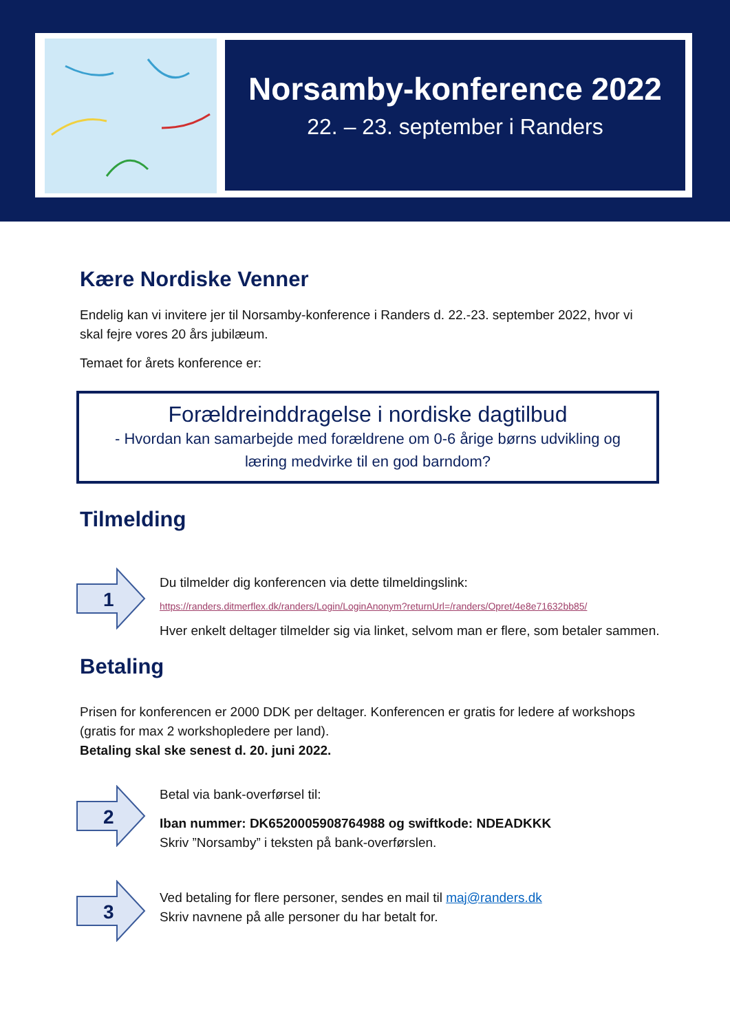Norsamby-konference 2022
22. – 23. september i Randers
Kære Nordiske Venner
Endelig kan vi invitere jer til Norsamby-konference i Randers d. 22.-23. september 2022, hvor vi skal fejre vores 20 års jubilæum.
Temaet for årets konference er:
Forældreinddragelse i nordiske dagtilbud
- Hvordan kan samarbejde med forældrene om 0-6 årige børns udvikling og læring medvirke til en god barndom?
Tilmelding
1
Du tilmelder dig konferencen via dette tilmeldingslink:
https://randers.ditmerflex.dk/randers/Login/LoginAnonym?returnUrl=/randers/Opret/4e8e71632bb85/
Hver enkelt deltager tilmelder sig via linket, selvom man er flere, som betaler sammen.
Betaling
Prisen for konferencen er 2000 DDK per deltager. Konferencen er gratis for ledere af workshops (gratis for max 2 workshopledere per land).
Betaling skal ske senest d. 20. juni 2022.
2
Betal via bank-overførsel til:
Iban nummer: DK6520005908764988 og swiftkode: NDEADKKK
Skriv ”Norsamby” i teksten på bank-overførslen.
3
Ved betaling for flere personer, sendes en mail til maj@randers.dk
Skriv navnene på alle personer du har betalt for.